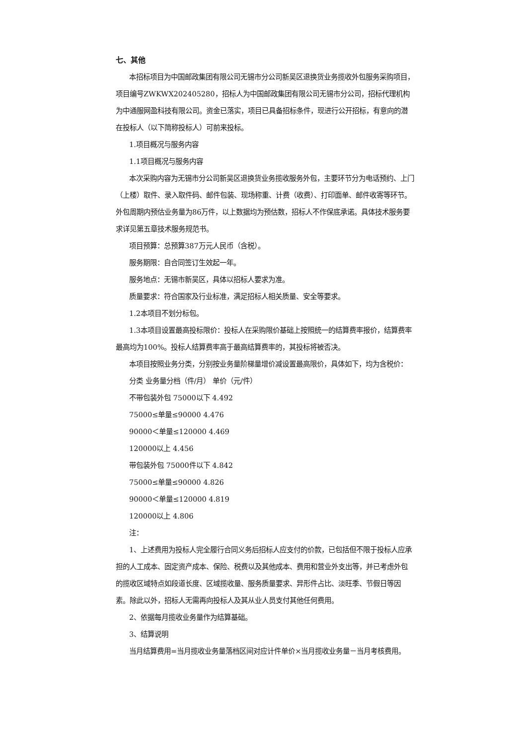七、其他
本招标项目为中国邮政集团有限公司无锡市分公司新吴区退换货业务揽收外包服务采购项目，项目编号ZWKWX202405280，招标人为中国邮政集团有限公司无锡市分公司，招标代理机构为中通服网盈科技有限公司。资金已落实，项目已具备招标条件，现进行公开招标，有意向的潜在投标人（以下简称投标人）可前来投标。
1.项目概况与服务内容
1.1项目概况与服务内容
本次采购内容为无锡市分公司新吴区退换货业务揽收服务外包，主要环节分为电话预约、上门（上楼）取件、录入取件码、邮件包装、现场称重、计费（收费）、打印面单、邮件收寄等环节。外包周期内预估业务量为86万件，以上数据均为预估数，招标人不作保底承诺。具体技术服务要求详见第五章技术服务规范书。
项目预算：总预算387万元人民币（含税）。
服务期限：自合同签订生效起一年。
服务地点：无锡市新吴区，具体以招标人要求为准。
质量要求：符合国家及行业标准，满足招标人相关质量、安全等要求。
1.2本项目不划分标包。
1.3本项目设置最高投标限价：投标人在采购限价基础上按照统一的结算费率报价，结算费率最高均为100%。投标人结算费率高于最高结算费率的，其投标将被否决。
本项目按照业务分类，分别按业务量阶梯量增价减设置最高限价，具体如下，均为含税价：
分类 业务量分档（件/月） 单价（元/件）
不带包装外包 75000以下 4.492
75000≤单量≤90000 4.476
90000＜单量≤120000 4.469
120000以上 4.456
带包装外包 75000件以下 4.842
75000≤单量≤90000 4.826
90000＜单量≤120000 4.819
120000以上 4.806
注：
1、上述费用为投标人完全履行合同义务后招标人应支付的价款，已包括但不限于投标人应承担的人工成本、固定资产成本、保险、税费以及其他成本、费用和营业外支出等，并已考虑外包的揽收区域特点如段道长度、区域揽收量、服务质量要求、异形件占比、淡旺季、节假日等因素。除此以外，招标人无需再向投标人及其从业人员支付其他任何费用。
2、依据每月揽收业务量作为结算基础。
3、结算说明
当月结算费用=当月揽收业务量落档区间对应计件单价×当月揽收业务量－当月考核费用。